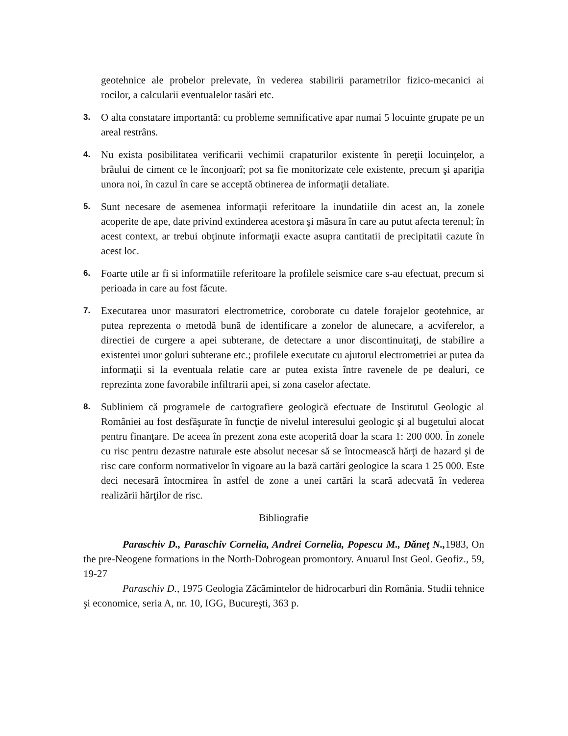geotehnice ale probelor prelevate, în vederea stabilirii parametrilor fizico-mecanici ai rocilor, a calcularii eventualelor tasări etc.
3.
O alta constatare importantă: cu probleme semnificative apar numai 5 locuinte grupate pe un areal restrâns.
4.
Nu exista posibilitatea verificarii vechimii crapaturilor existente în pereţii locuinţelor, a brâului de ciment ce le înconjoarî; pot sa fie monitorizate cele existente, precum şi apariţia unora noi, în cazul în care se acceptă obtinerea de informaţii detaliate.
5.
Sunt necesare de asemenea informaţii referitoare la inundatiile din acest an, la zonele acoperite de ape, date privind extinderea acestora şi măsura în care au putut afecta terenul; în acest context, ar trebui obţinute informaţii exacte asupra cantitatii de precipitatii cazute în acest loc.
6.
Foarte utile ar fi si informatiile referitoare la profilele seismice care s-au efectuat, precum si perioada in care au fost făcute.
7.
Executarea unor masuratori electrometrice, coroborate cu datele forajelor geotehnice, ar putea reprezenta o metodă bună de identificare a zonelor de alunecare, a acviferelor, a directiei de curgere a apei subterane, de detectare a unor discontinuitaţi, de stabilire a existentei unor goluri subterane etc.; profilele executate cu ajutorul electrometriei ar putea da informaţii si la eventuala relatie care ar putea exista între ravenele de pe dealuri, ce reprezinta zone favorabile infiltrarii apei, si zona caselor afectate.
8.
Subliniem că programele de cartografiere geologică efectuate de Institutul Geologic al României au fost desfăşurate în funcţie de nivelul interesului geologic şi al bugetului alocat pentru finanţare. De aceea în prezent zona este acoperită doar la scara 1: 200 000. În zonele cu risc pentru dezastre naturale este absolut necesar să se întocmească hărţi de hazard şi de risc care conform normativelor în vigoare au la bază cartări geologice la scara 1 25 000. Este deci necesară întocmirea în astfel de zone a unei cartări la scară adecvată în vederea realizării hărţilor de risc.
Bibliografie
Paraschiv D., Paraschiv Cornelia, Andrei Cornelia, Popescu M., Dăneţ N., 1983, On the pre-Neogene formations in the North-Dobrogean promontory. Anuarul Inst Geol. Geofiz., 59, 19-27
Paraschiv D., 1975 Geologia Zăcămintelor de hidrocarburi din România. Studii tehnice şi economice, seria A, nr. 10, IGG, Bucureşti, 363 p.